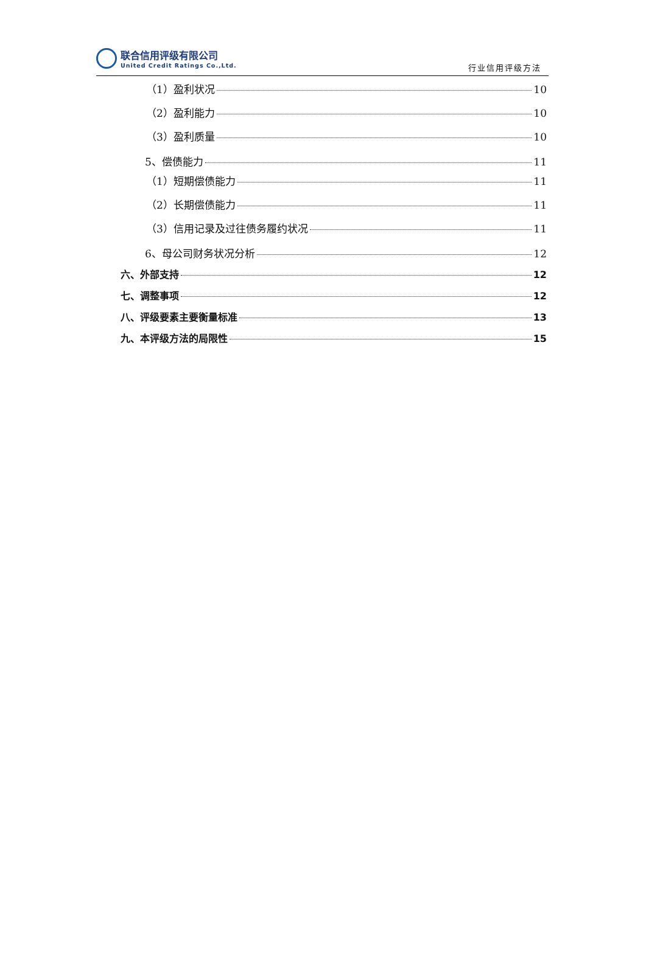联合信用评级有限公司
United Credit Ratings Co.,Ltd.
行业信用评级方法
（1）盈利状况 10
（2）盈利能力 10
（3）盈利质量 10
5、偿债能力 11
（1）短期偿债能力 11
（2）长期偿债能力 11
（3）信用记录及过往债务履约状况 11
6、母公司财务状况分析 12
六、外部支持 12
七、调整事项 12
八、评级要素主要衡量标准 13
九、本评级方法的局限性 15